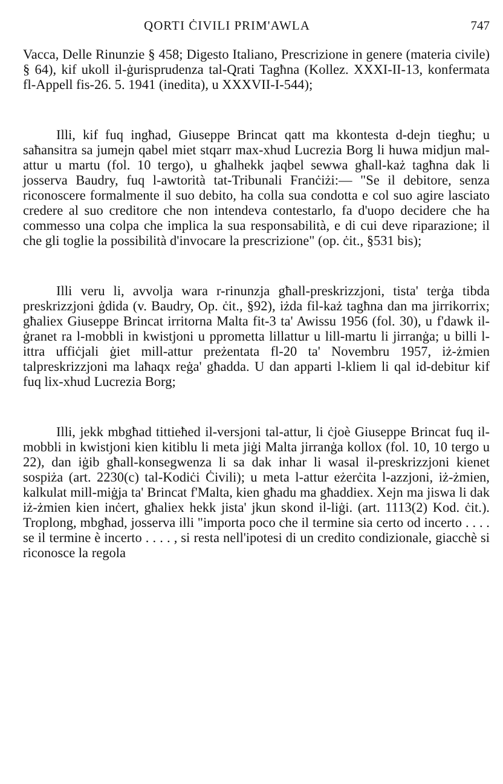QORTI ĊIVILI PRIM'AWLA 747
Vacca, Delle Rinunzie § 458; Digesto Italiano, Prescrizione in genere (materia civile) § 64), kif ukoll il-ġurisprudenza tal-Qrati Tagħna (Kollez. XXXI-II-13, konfermata fl-Appell fis-26. 5. 1941 (inedita), u XXXVII-I-544);
Illi, kif fuq ingħad, Giuseppe Brincat qatt ma kkontesta d-dejn tiegħu; u saħansitra sa jumejn qabel miet stqarr max-xhud Lucrezia Borg li huwa midjun mal-attur u martu (fol. 10 tergo), u għalhekk jaqbel sewwa għall-każ tagħna dak li josserva Baudry, fuq l-awtorità tat-Tribunali Franċiżi:— "Se il debitore, senza riconoscere formalmente il suo debito, ha colla sua condotta e col suo agire lasciato credere al suo creditore che non intendeva contestarlo, fa d'uopo decidere che ha commesso una colpa che implica la sua responsabilità, e di cui deve riparazione; il che gli toglie la possibilità d'invocare la prescrizione" (op. ċit., §531 bis);
Illi veru li, avvolja wara r-rinunzja għall-preskrizzjoni, tista' terġa tibda preskrizzjoni ġdida (v. Baudry, Op. ċit., §92), iżda fil-każ tagħna dan ma jirrikorrix; għaliex Giuseppe Brincat irritorna Malta fit-3 ta' Awissu 1956 (fol. 30), u f'dawk il-ġranet ra l-mobbli in kwistjoni u pprometta lillattur u lill-martu li jirranġa; u billi l-ittra uffiċjali ġiet mill-attur preżentata fl-20 ta' Novembru 1957, iż-żmien talpreskrizzjoni ma laħaqx reġa' għadda. U dan apparti l-kliem li qal id-debitur kif fuq lix-xhud Lucrezia Borg;
Illi, jekk mbgħad tittieħed il-versjoni tal-attur, li ċjoè Giuseppe Brincat fuq il-mobbli in kwistjoni kien kitiblu li meta jiġi Malta jirranġa kollox (fol. 10, 10 tergo u 22), dan iġib għall-konsegwenza li sa dak inhar li wasal il-preskrizzjoni kienet sospiża (art. 2230(c) tal-Kodiċi Ċivili); u meta l-attur eżerċita l-azzjoni, iż-żmien, kalkulat mill-miġja ta' Brincat f'Malta, kien għadu ma għaddiex. Xejn ma jiswa li dak iż-żmien kien inċert, għaliex hekk jista' jkun skond il-liġi. (art. 1113(2) Kod. ċit.). Troplong, mbgħad, josserva illi "importa poco che il termine sia certo od incerto . . . . se il termine è incerto . . . . , si resta nell'ipotesi di un credito condizionale, giacchè si riconosce la regola